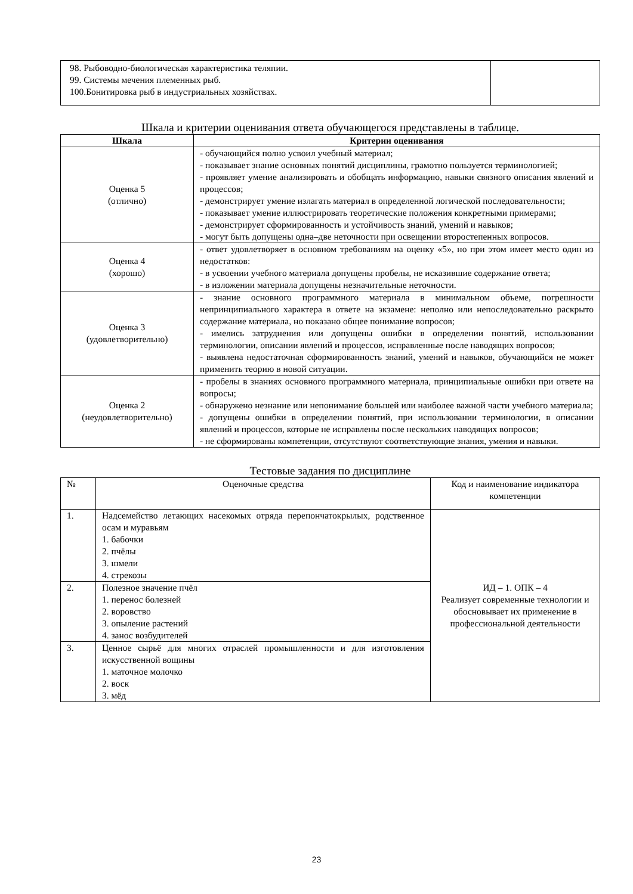| 98. Рыбоводно-биологическая характеристика теляпии. 99. Системы мечения племенных рыб. 100.Бонитировка рыб в индустриальных хозяйствах. | |
Шкала и критерии оценивания ответа обучающегося представлены в таблице.
| Шкала | Критерии оценивания |
| --- | --- |
| Оценка 5 (отлично) | - обучающийся полно усвоил учебный материал; - показывает знание основных понятий дисциплины, грамотно пользуется терминологией; - проявляет умение анализировать и обобщать информацию, навыки связного описания явлений и процессов; - демонстрирует умение излагать материал в определенной логической последовательности; - показывает умение иллюстрировать теоретические положения конкретными примерами; - демонстрирует сформированность и устойчивость знаний, умений и навыков; - могут быть допущены одна–две неточности при освещении второстепенных вопросов. |
| Оценка 4 (хорошо) | - ответ удовлетворяет в основном требованиям на оценку «5», но при этом имеет место один из недостатков: - в усвоении учебного материала допущены пробелы, не исказившие содержание ответа; - в изложении материала допущены незначительные неточности. |
| Оценка 3 (удовлетворительно) | - знание основного программного материала в минимальном объеме, погрешности непринципиального характера в ответе на экзамене: неполно или непоследовательно раскрыто содержание материала, но показано общее понимание вопросов; - имелись затруднения или допущены ошибки в определении понятий, использовании терминологии, описании явлений и процессов, исправленные после наводящих вопросов; - выявлена недостаточная сформированность знаний, умений и навыков, обучающийся не может применить теорию в новой ситуации. |
| Оценка 2 (неудовлетворительно) | - пробелы в знаниях основного программного материала, принципиальные ошибки при ответе на вопросы; - обнаружено незнание или непонимание большей или наиболее важной части учебного материала; - допущены ошибки в определении понятий, при использовании терминологии, в описании явлений и процессов, которые не исправлены после нескольких наводящих вопросов; - не сформированы компетенции, отсутствуют соответствующие знания, умения и навыки. |
Тестовые задания по дисциплине
| № | Оценочные средства | Код и наименование индикатора компетенции |
| 1. | Надсемейство летающих насекомых отряда перепончатокрылых, родственное осам и муравьям 1. бабочки 2. пчёлы 3. шмели 4. стрекозы | ИД – 1. ОПК – 4 Реализует современные технологии и обосновывает их применение в профессиональной деятельности |
| 2. | Полезное значение пчёл 1. перенос болезней 2. воровство 3. опыление растений 4. занос возбудителей | |
| 3. | Ценное сырьё для многих отраслей промышленности и для изготовления искусственной вощины 1. маточное молочко 2. воск 3. мёд | |
23